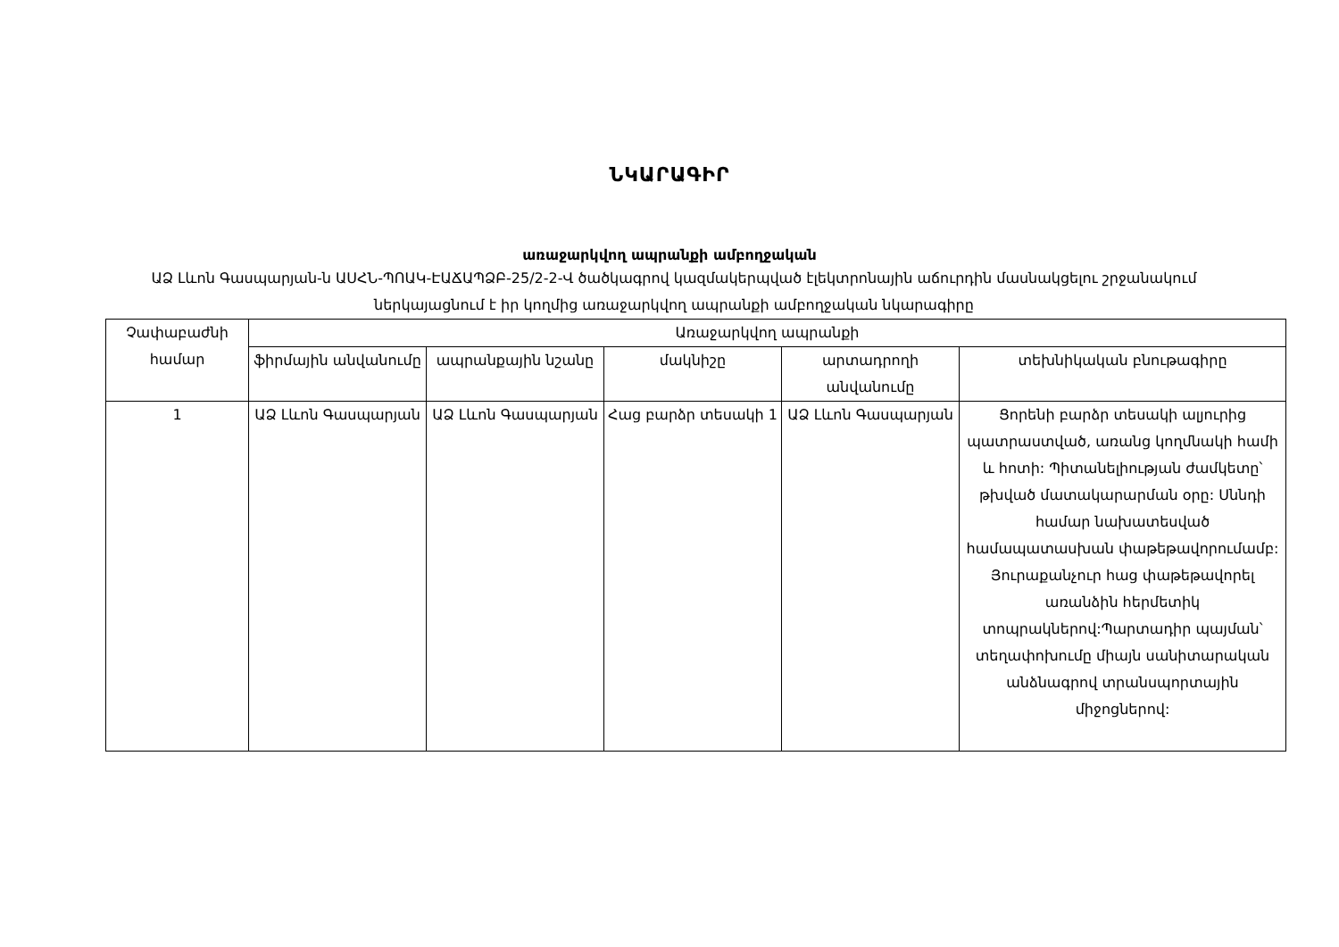ՆԿԱՐԱԳԻՐ
առաջարկվող ապրանքի ամբողջական
ԱՁ Լևոն Գասպարյան-ն ԱՍՀՆ-ՊՈԱԿ-ԷԱՃԱՊՁԲ-25/2-2-Վ ծածկագրով կազմակերպված էլեկտրոնային աճուրդին մասնակցելու շրջանակում ներկայացնում է իր կողմից առաջարկվող ապրանքի ամբողջական նկարագիրը
| Չափաբաժնի համար | Առաջարկվող ապրանքի | | | | |
| --- | --- | --- | --- | --- | --- |
| | ֆիրմային անվանումը | ապրանքային նշանը | մակնիշը | արտադրողի անվանումը | տեխնիկական բնութագիրը |
| 1 | ԱՁ Լևոն Գասպարյան | ԱՁ Լևոն Գասպարյան | Հաց բարձր տեսակի 1 | ԱՁ Լևոն Գասպարյան | Ցորենի բարձր տեսակի ալյուրից պատրաստված, առանց կողմնակի համի և հոտի: Պիտանելիության ժամկետը՝ թխված մատակարարման օրը: Սննդի համար նախատեսված համապատասխան փաթեթավորումամբ: Յուրաքանչուր հաց փաթեթավորել առանձին հերմետիկ տոպրակներով:Պարտադիր պայման՝ տեղափոխումը միայն սանիտարական անձնագրով տրանսպորտային միջոցներով: |